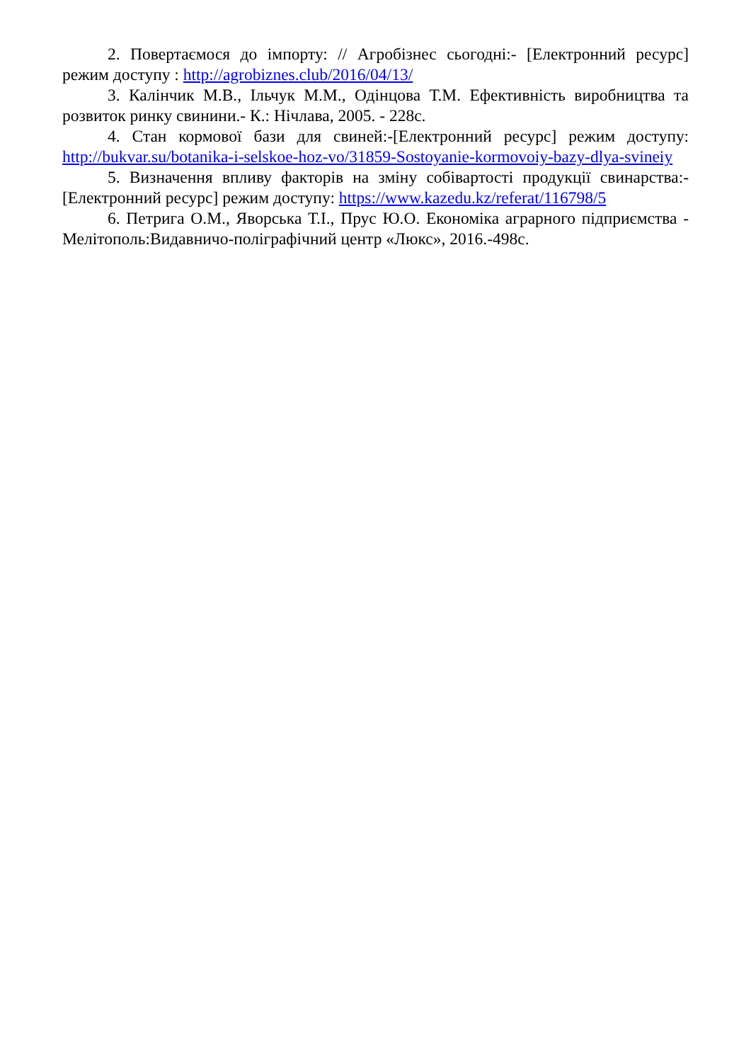2. Повертаємося до імпорту: // Агробізнес сьогодні:- [Електронний ресурс] режим доступу : http://agrobiznes.club/2016/04/13/
3. Калінчик М.В., Ільчук М.М., Одінцова Т.М. Ефективність виробництва та розвиток ринку свинини.- К.: Нічлава, 2005. - 228с.
4. Стан кормової бази для свиней:-[Електронний ресурс] режим доступу: http://bukvar.su/botanika-i-selskoe-hoz-vo/31859-Sostoyanie-kormovoiy-bazy-dlya-svineiy
5. Визначення впливу факторів на зміну собівартості продукції свинарства:- [Електронний ресурс] режим доступу: https://www.kazedu.kz/referat/116798/5
6. Петрига О.М., Яворська Т.І., Прус Ю.О. Економіка аграрного підприємства - Мелітополь:Видавничо-поліграфічний центр «Люкс», 2016.-498с.